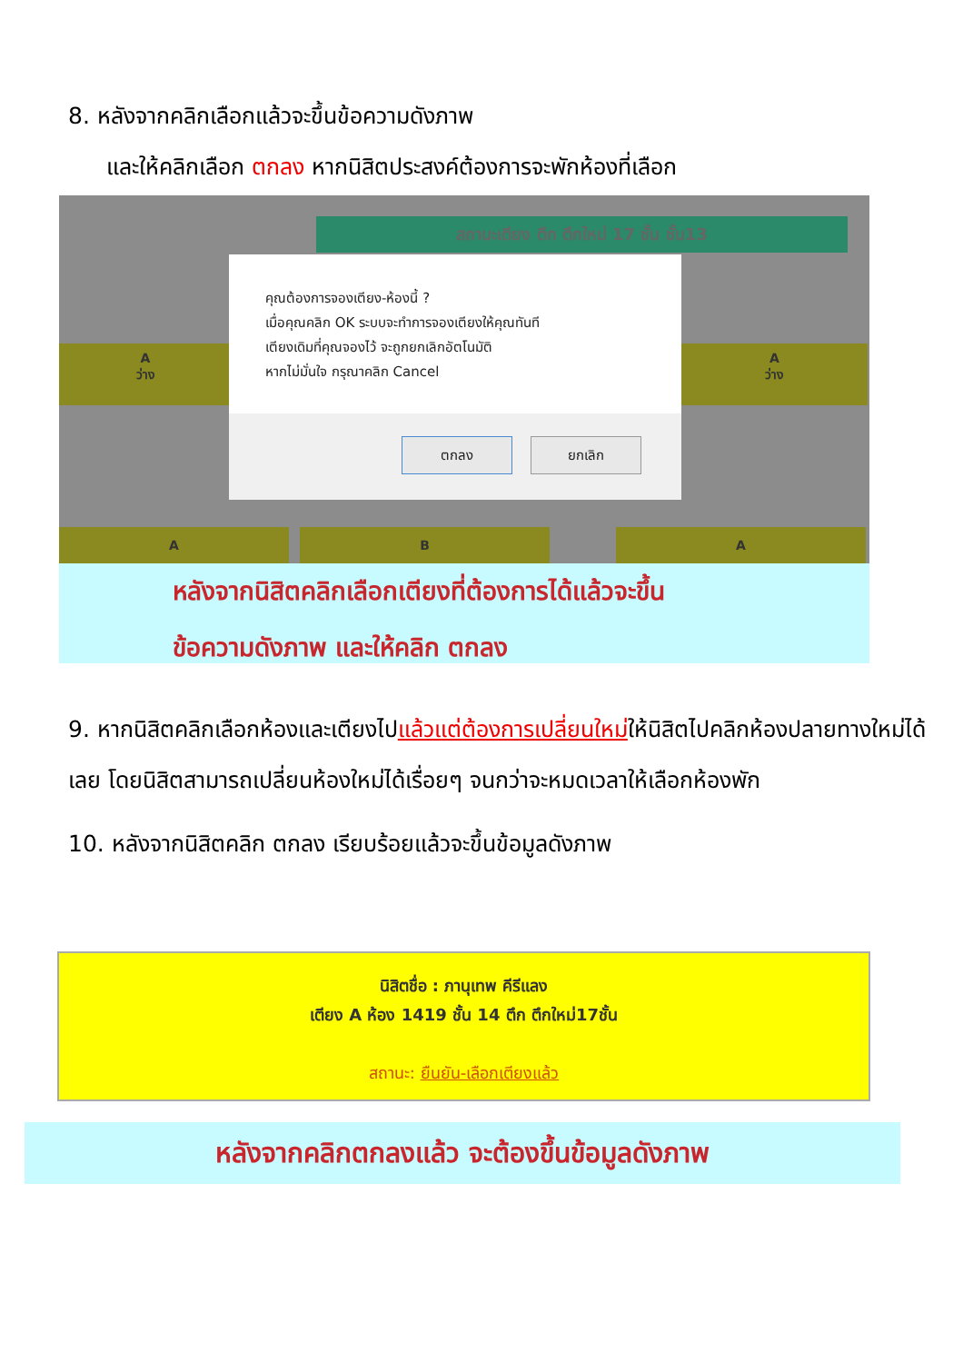8. หลังจากคลิกเลือกแล้วจะขึ้นข้อความดังภาพ
และให้คลิกเลือก ตกลง หากนิสิตประสงค์ต้องการจะพักห้องที่เลือก
สถานะเตียง ตึก ตึกใหม่ 17 ชั้น ชั้น13
A
ว่าง
A
ว่าง
A B A
คุณต้องการจองเตียง-ห้องนี้ ?
เมื่อคุณคลิก OK ระบบจะทำการจองเตียงให้คุณทันที
เตียงเดิมที่คุณจองไว้ จะถูกยกเลิกอัตโนมัติ
หากไม่มั่นใจ กรุณาคลิก Cancel
ตกลง ยกเลิก
หลังจากนิสิตคลิกเลือกเตียงที่ต้องการได้แล้วจะขึ้น
ข้อความดังภาพ และให้คลิก ตกลง
9. หากนิสิตคลิกเลือกห้องและเตียงไปแล้วแต่ต้องการเปลี่ยนใหม่ให้นิสิตไปคลิกห้องปลายทางใหม่ได้เลย โดยนิสิตสามารถเปลี่ยนห้องใหม่ได้เรื่อยๆ จนกว่าจะหมดเวลาให้เลือกห้องพัก
10. หลังจากนิสิตคลิก ตกลง เรียบร้อยแล้วจะขึ้นข้อมูลดังภาพ
นิสิตชื่อ : ภานุเทพ คีรีแลง
เตียง A ห้อง 1419 ชั้น 14 ตึก ตึกใหม่17ชั้น
สถานะ: ยืนยัน-เลือกเตียงแล้ว
หลังจากคลิกตกลงแล้ว จะต้องขึ้นข้อมูลดังภาพ